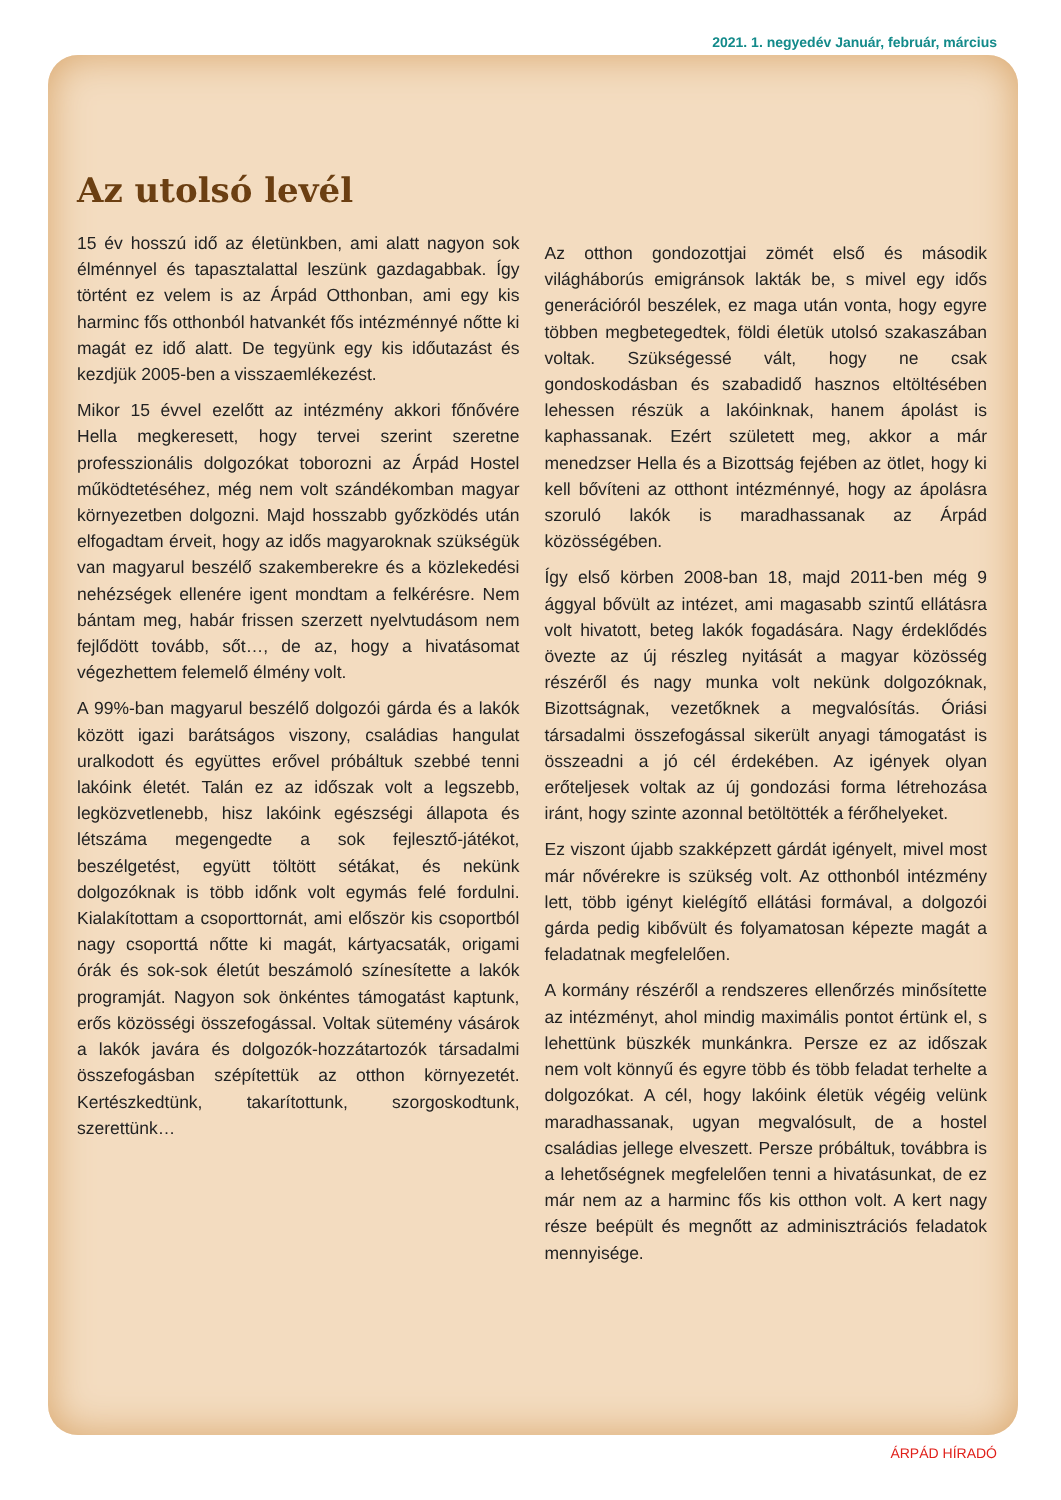2021. 1. negyedév Január, február, március
Az utolsó levél
15 év hosszú idő az életünkben, ami alatt nagyon sok élménnyel és tapasztalattal leszünk gazdagabbak. Így történt ez velem is az Árpád Otthonban, ami egy kis harminc fős otthonból hatvankét fős intézménnyé nőtte ki magát ez idő alatt. De tegyünk egy kis időutazást és kezdjük 2005-ben a visszaemlékezést.
Mikor 15 évvel ezelőtt az intézmény akkori főnővére Hella megkeresett, hogy tervei szerint szeretne professzionális dolgozókat toborozni az Árpád Hostel működtetéséhez, még nem volt szándékomban magyar környezetben dolgozni. Majd hosszabb győzködés után elfogadtam érveit, hogy az idős magyaroknak szükségük van magyarul beszélő szakemberekre és a közlekedési nehézségek ellenére igent mondtam a felkérésre. Nem bántam meg, habár frissen szerzett nyelvtudásom nem fejlődött tovább, sőt…, de az, hogy a hivatásomat végezhettem felemelő élmény volt.
A 99%-ban magyarul beszélő dolgozói gárda és a lakók között igazi barátságos viszony, családias hangulat uralkodott és együttes erővel próbáltuk szebbé tenni lakóink életét. Talán ez az időszak volt a legszebb, legközvetlenebb, hisz lakóink egészségi állapota és létszáma megengedte a sok fejlesztő-játékot, beszélgetést, együtt töltött sétákat, és nekünk dolgozóknak is több időnk volt egymás felé fordulni. Kialakítottam a csoporttornát, ami először kis csoportból nagy csoporttá nőtte ki magát, kártyacsaták, origami órák és sok-sok életút beszámoló színesítette a lakók programját. Nagyon sok önkéntes támogatást kaptunk, erős közösségi összefogással. Voltak sütemény vásárok a lakók javára és dolgozók-hozzátartozók társadalmi összefogásban szépítettük az otthon környezetét. Kertészkedtünk, takarítottunk, szorgoskodtunk, szerettünk…
Az otthon gondozottjai zömét első és második világháborús emigránsok lakták be, s mivel egy idős generációról beszélek, ez maga után vonta, hogy egyre többen megbetegedtek, földi életük utolsó szakaszában voltak. Szükségessé vált, hogy ne csak gondoskodásban és szabadidő hasznos eltöltésében lehessen részük a lakóinknak, hanem ápolást is kaphassanak. Ezért született meg, akkor a már menedzser Hella és a Bizottság fejében az ötlet, hogy ki kell bővíteni az otthont intézménnyé, hogy az ápolásra szoruló lakók is maradhassanak az Árpád közösségében.
Így első körben 2008-ban 18, majd 2011-ben még 9 ággyal bővült az intézet, ami magasabb szintű ellátásra volt hivatott, beteg lakók fogadására. Nagy érdeklődés övezte az új részleg nyitását a magyar közösség részéről és nagy munka volt nekünk dolgozóknak, Bizottságnak, vezetőknek a megvalósítás. Óriási társadalmi összefogással sikerült anyagi támogatást is összeadni a jó cél érdekében. Az igények olyan erőteljesek voltak az új gondozási forma létrehozása iránt, hogy szinte azonnal betöltötték a férőhelyeket.
Ez viszont újabb szakképzett gárdát igényelt, mivel most már nővérekre is szükség volt. Az otthonból intézmény lett, több igényt kielégítő ellátási formával, a dolgozói gárda pedig kibővült és folyamatosan képezte magát a feladatnak megfelelően.
A kormány részéről a rendszeres ellenőrzés minősítette az intézményt, ahol mindig maximális pontot értünk el, s lehettünk büszkék munkánkra. Persze ez az időszak nem volt könnyű és egyre több és több feladat terhelte a dolgozókat. A cél, hogy lakóink életük végéig velünk maradhassanak, ugyan megvalósult, de a hostel családias jellege elveszett. Persze próbáltuk, továbbra is a lehetőségnek megfelelően tenni a hivatásunkat, de ez már nem az a harminc fős kis otthon volt. A kert nagy része beépült és megnőtt az adminisztrációs feladatok mennyisége.
ÁRPÁD HÍRADÓ